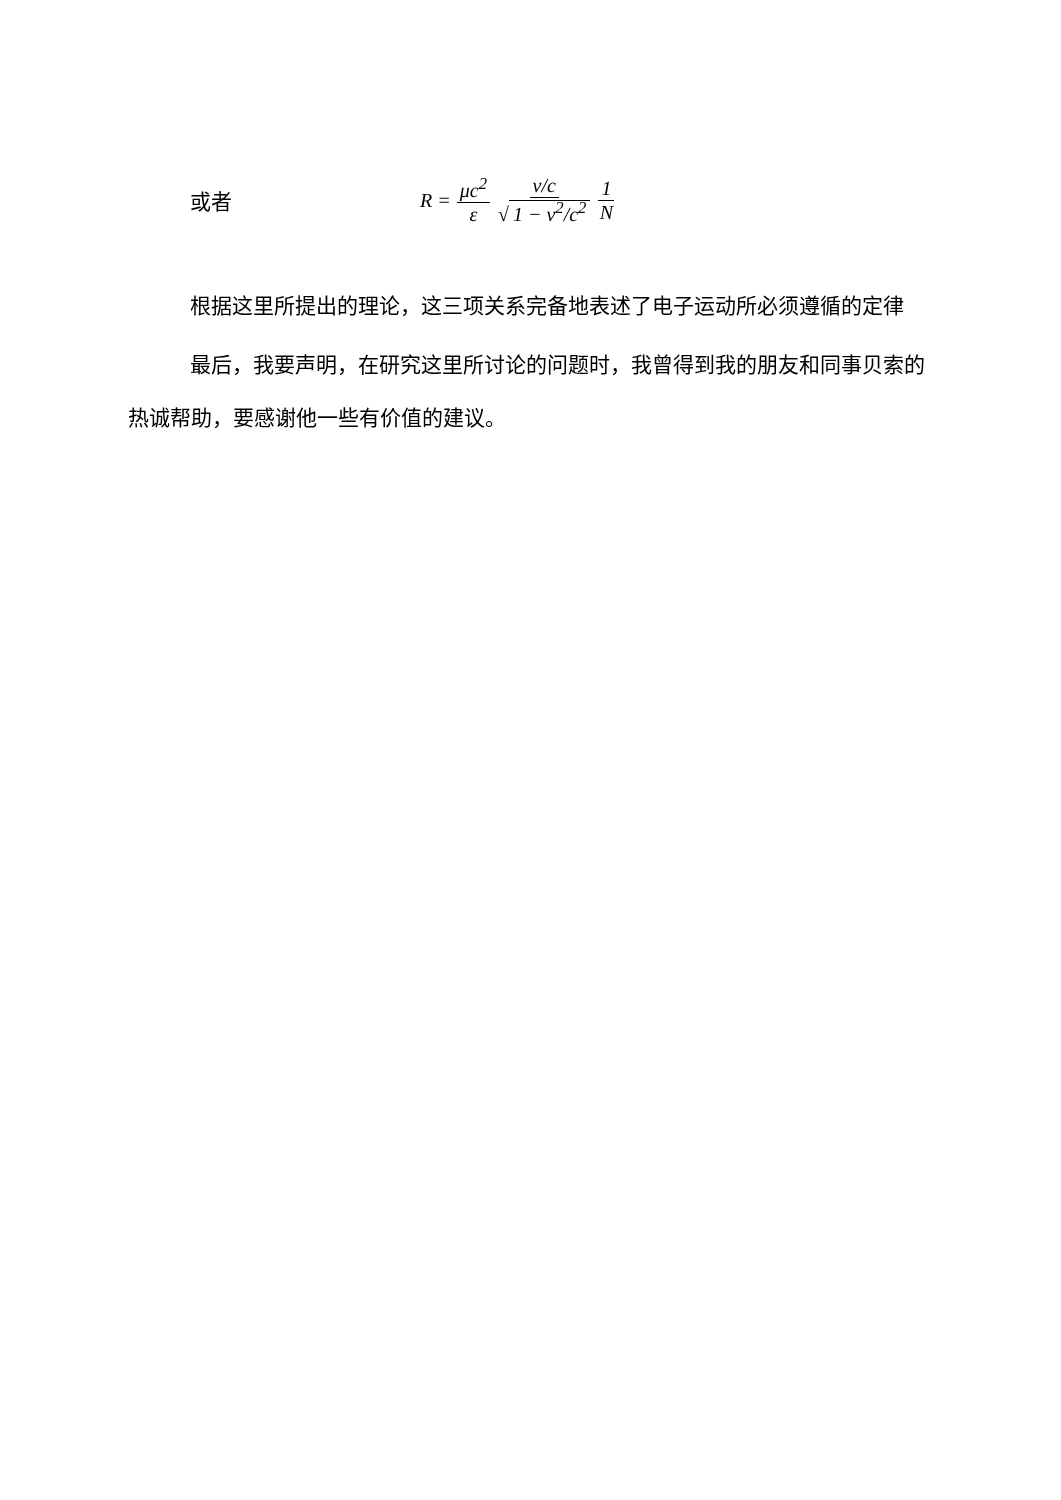或者 R = μc<sup>2</sup> ε v/c √ 1 − v<sup>2</sup>/c<sup>2</sup> 1 N
根据这里所提出的理论，这三项关系完备地表述了电子运动所必须遵循的定律
最后，我要声明，在研究这里所讨论的问题时，我曾得到我的朋友和同事贝索的热诚帮助，要感谢他一些有价值的建议。